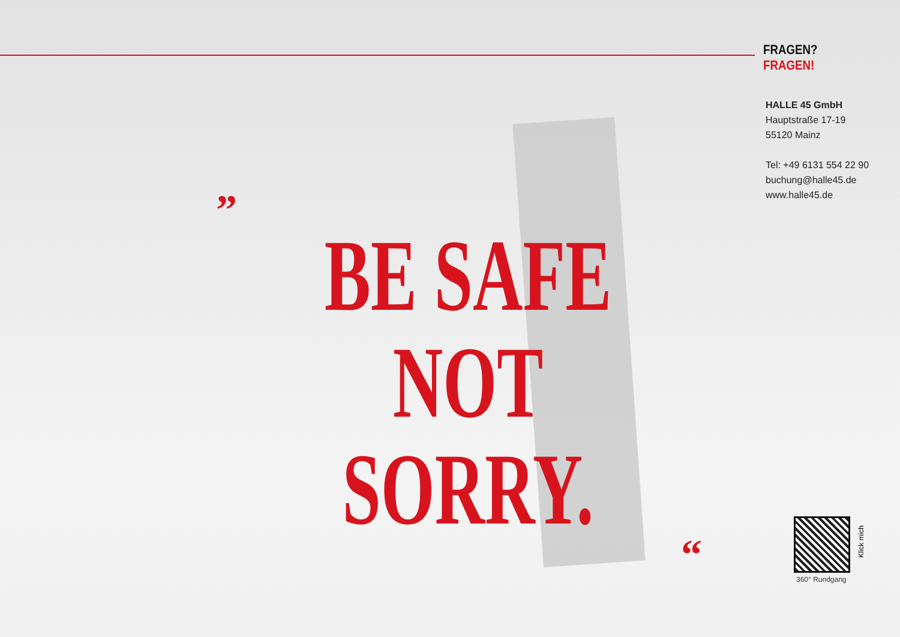FRAGEN? FRAGEN!
HALLE 45 GmbH
Hauptstraße 17-19
55120 Mainz
Tel: +49 6131 554 22 90
buchung@halle45.de
www.halle45.de
”
BE SAFE
NOT SORRY.
“
Klick mich
360° Rundgang